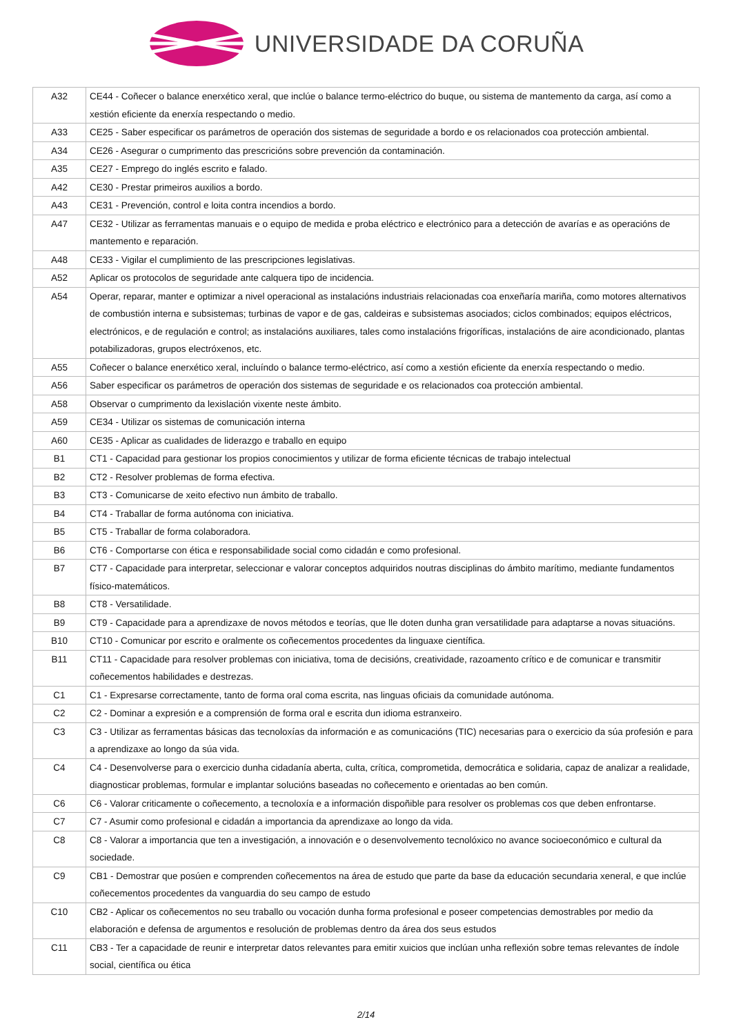UNIVERSIDADE DA CORUÑA
| A32 | CE44 - Coñecer o balance enerxético xeral, que inclúe o balance termo-eléctrico do buque, ou sistema de mantemento da carga, así como a xestión eficiente da enerxía respectando o medio. |
| A33 | CE25 - Saber especificar os parámetros de operación dos sistemas de seguridade a bordo e os relacionados coa protección ambiental. |
| A34 | CE26 - Asegurar o cumprimento das prescricións sobre prevención da contaminación. |
| A35 | CE27 - Emprego do inglés escrito e falado. |
| A42 | CE30 - Prestar primeiros auxilios a bordo. |
| A43 | CE31 - Prevención, control e loita contra incendios a bordo. |
| A47 | CE32 - Utilizar as ferramentas manuais e o equipo de medida e proba eléctrico e electrónico para a detección de avarías e as operacións de mantemento e reparación. |
| A48 | CE33 - Vigilar el cumplimiento de las prescripciones legislativas. |
| A52 | Aplicar os protocolos de seguridade ante calquera tipo de incidencia. |
| A54 | Operar, reparar, manter e optimizar a nivel operacional as instalacións industriais relacionadas coa enxeñaría mariña, como motores alternativos de combustión interna e subsistemas; turbinas de vapor e de gas, caldeiras e subsistemas asociados; ciclos combinados; equipos eléctricos, electrónicos, e de regulación e control; as instalacións auxiliares, tales como instalacións frigoríficas, instalacións de aire acondicionado, plantas potabilizadoras, grupos electróxenos, etc. |
| A55 | Coñecer o balance enerxético xeral, incluíndo o balance termo-eléctrico, así como a xestión eficiente da enerxía respectando o medio. |
| A56 | Saber especificar os parámetros de operación dos sistemas de seguridade e os relacionados coa protección ambiental. |
| A58 | Observar o cumprimento da lexislación vixente neste ámbito. |
| A59 | CE34 - Utilizar os sistemas de comunicación interna |
| A60 | CE35 - Aplicar as cualidades de liderazgo e traballo en equipo |
| B1 | CT1 - Capacidad para gestionar los propios conocimientos y utilizar de forma eficiente técnicas de trabajo intelectual |
| B2 | CT2 - Resolver problemas de forma efectiva. |
| B3 | CT3 - Comunicarse de xeito efectivo nun ámbito de traballo. |
| B4 | CT4 - Traballar de forma autónoma con iniciativa. |
| B5 | CT5 - Traballar de forma colaboradora. |
| B6 | CT6 - Comportarse con ética e responsabilidade social como cidadán e como profesional. |
| B7 | CT7 - Capacidade para interpretar, seleccionar e valorar conceptos adquiridos noutras disciplinas do ámbito marítimo, mediante fundamentos físico-matemáticos. |
| B8 | CT8 - Versatilidade. |
| B9 | CT9 - Capacidade para a aprendizaxe de novos métodos e teorías, que lle doten dunha gran versatilidade para adaptarse a novas situacións. |
| B10 | CT10 - Comunicar por escrito e oralmente os coñecementos procedentes da linguaxe científica. |
| B11 | CT11 - Capacidade para resolver problemas con iniciativa, toma de decisións, creatividade, razoamento crítico e de comunicar e transmitir coñecementos habilidades e destrezas. |
| C1 | C1 - Expresarse correctamente, tanto de forma oral coma escrita, nas linguas oficiais da comunidade autónoma. |
| C2 | C2 - Dominar a expresión e a comprensión de forma oral e escrita dun idioma estranxeiro. |
| C3 | C3 - Utilizar as ferramentas básicas das tecnoloxías da información e as comunicacións (TIC) necesarias para o exercicio da súa profesión e para a aprendizaxe ao longo da súa vida. |
| C4 | C4 - Desenvolverse para o exercicio dunha cidadanía aberta, culta, crítica, comprometida, democrática e solidaria, capaz de analizar a realidade, diagnosticar problemas, formular e implantar solucións baseadas no coñecemento e orientadas ao ben común. |
| C6 | C6 - Valorar criticamente o coñecemento, a tecnoloxía e a información dispoñible para resolver os problemas cos que deben enfrontarse. |
| C7 | C7 - Asumir como profesional e cidadán a importancia da aprendizaxe ao longo da vida. |
| C8 | C8 - Valorar a importancia que ten a investigación, a innovación e o desenvolvemento tecnolóxico no avance socioeconómico e cultural da sociedade. |
| C9 | CB1 - Demostrar que posúen e comprenden coñecementos na área de estudo que parte da base da educación secundaria xeneral, e que inclúe coñecementos procedentes da vanguardia do seu campo de estudo |
| C10 | CB2 - Aplicar os coñecementos no seu traballo ou vocación dunha forma profesional e poseer competencias demostrables por medio da elaboración e defensa de argumentos e resolución de problemas dentro da área dos seus estudos |
| C11 | CB3 - Ter a capacidade de reunir e interpretar datos relevantes para emitir xuicios que inclúan unha reflexión sobre temas relevantes de índole social, científica ou ética |
2/14